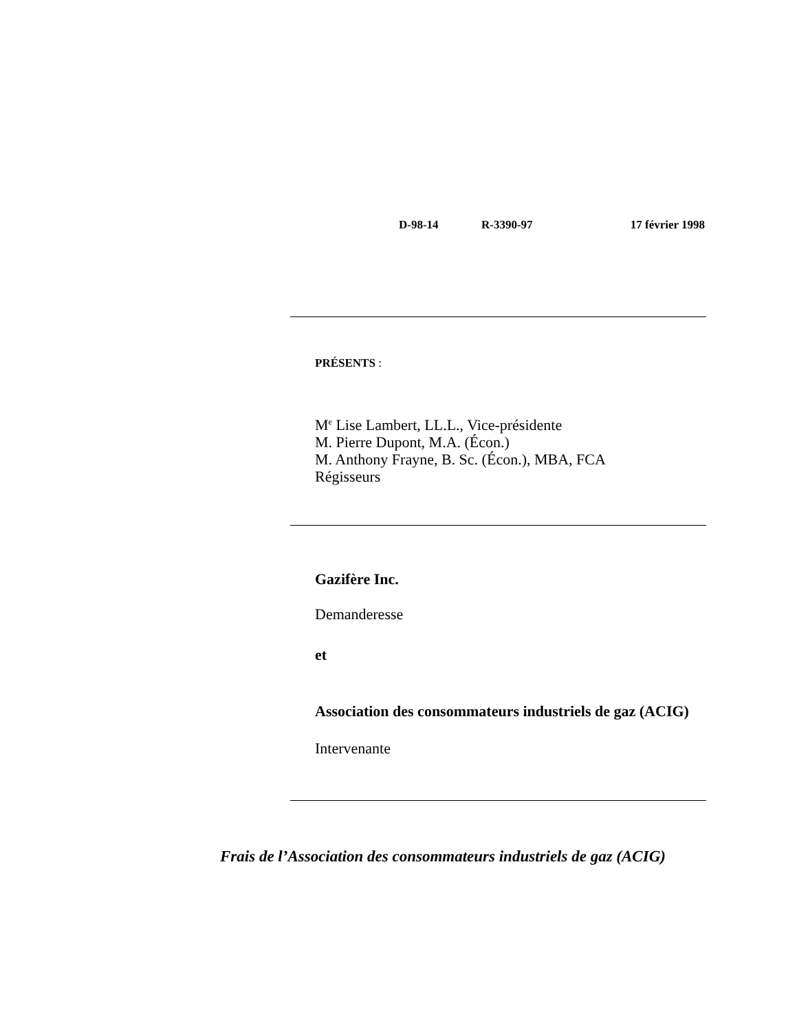D-98-14 R-3390-97 17 février 1998
PRÉSENTS :
M<sup>e</sup> Lise Lambert, LL.L., Vice-présidente
M. Pierre Dupont, M.A. (Écon.)
M. Anthony Frayne, B. Sc. (Écon.), MBA, FCA
Régisseurs
Gazifère Inc.
Demanderesse
et
Association des consommateurs industriels de gaz (ACIG)
Intervenante
Frais de l’Association des consommateurs industriels de gaz (ACIG)